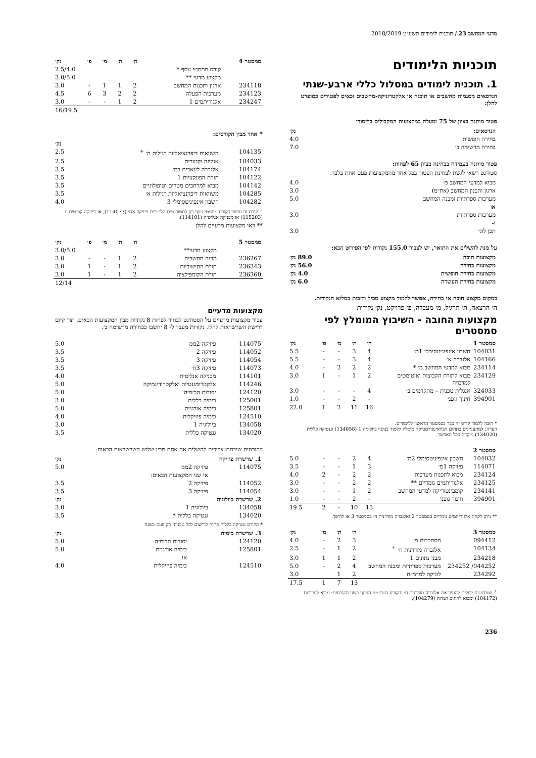מדעי המחשב 23 / תוכנית לימודים תשע״ט 2018/2019
תוכניות הלימודים
1. תוכנית לימודים במסלול כללי ארבע-שנתי
הנדסאים ממגמות מחשבים או תוכנה או אלקטרוניקה-מחשבים זכאים לפטורים כמופרט להלן:
פטור מותנה בציון של 75 ומעלה במקצועות המקבילים בלימודי
| הנדסאים: | נק׳ |
| --- | --- |
| בחירה חופשית | 4.0 |
| בחירה מרשימה ב׳ | 7.0 |
פטור מותנה בעמידה בבחינה בציון 65 לפחות:
סטודנט רשאי לגשת לבחינת הפטור בכל אחד מהמקצועות פעם אחת בלבד.
| מבוא למדעי המחשב מ׳ | 4.0 |
| ארגון ותכנון המחשב (את״מ) | 3.0 |
| מערכות ספרתיות ומבנה המחשב | 5.0 |
| או | |
| מערכות ספרתיות | 3.0 |
| ו- | |
| תכן לוגי | 3.0 |
על מנת להשלים את התואר, יש לצבור 155.0 נקודות לפי הפירוט הבא:
| מקצועות חובה | 89.0 נק׳ |
| --- | --- |
| מקצועות בחירה | 56.0 נק׳ |
| מקצועות בחירה חופשית | 4.0 נק׳ |
| מקצועות בחירת העשרה | 6.0 נק׳ |
במקום מקצוע חובה או בחירה, אפשר ללמוד מקצוע מכיל ולזכות במלוא הנקודות.
ה׳-הרצאה, ת׳-תרגיל, מ׳-מעבדה, פ׳-פרויקט, נק׳-נקודות
מקצועות החובה - השיבוץ המומלץ לפי סמסטרים
| סמסטר 1 | | ה׳ | ת׳ | מ׳ | פ׳ | נק׳ |
| --- | --- | --- | --- | --- | --- | --- |
| 104031 | חשבון אינפיניטסימלי 1מ׳ | 4 | 3 | - | - | 5.5 |
| 104166 | אלגברה א׳ | 4 | 3 | - | - | 5.5 |
| 234114 | מבוא למדעי המחשב מ׳ * | 2 | 2 | 2 | - | 4.0 |
| 234129 | מבוא לתורת הקבוצות ואוטומטים למדמ״ח | 2 | 1 | - | 1 | 3.0 |
| 324033 | אנגלית טכנית – מתקדמים ב׳ | 4 | - | - | - | 3.0 |
| 394901 | חינוך גופני | - | 2 | - | - | 1.0 |
| | | 16 | 11 | 2 | 1 | 22.0 |
* חובה ללמוד קורס זה כבר בסמסטר הראשון ללימודים.
הערה: למתעניינים בתחום הביואינפורמטיקה מומלץ ללמוד בנוסף ביולוגיה 1 (134058) וגנטיקה כללית (134020) מוקדם ככל האפשר.
| סמסטר 2 | | | | | | |
| --- | --- | --- | --- | --- | --- | --- |
| 104032 | חשבון אינפיניטסימלי 2מ׳ | 4 | 2 | - | - | 5.0 |
| 114071 | פיזיקה 1מ׳ | 3 | 1 | - | - | 3.5 |
| 234124 | מבוא לתכנות מערכות | 2 | 2 | - | 2 | 4.0 |
| 234125 | אלגוריתמים נומריים ** | 2 | 2 | - | - | 3.0 |
| 234141 | קומבינטוריקה למדעי המחשב | 2 | 1 | - | - | 3.0 |
| 394901 | חינוך גופני | - | 2 | - | - | 1.0 |
| | | 13 | 10 | - | 2 | 19.5 |
** ניתן לקחת אלגוריתמים נומריים בסמסטר 2 ואלגברה מודרנית ח׳ בסמסטר 3 או להיפך.
| סמסטר 3 | | ה׳ | ת׳ | מ׳ | נק׳ |
| --- | --- | --- | --- | --- | --- |
| 094412 | הסתברות מ׳ | 3 | 2 | - | 4.0 |
| 104134 | אלגברה מודרנית ח׳ <sup>+</sup> | 2 | 1 | - | 2.5 |
| 234218 | מבני נתונים 1 | 2 | 1 | 1 | 3.0 |
| 044252/ 234252 | מערכות ספרתיות ומבנה המחשב | 4 | 2 | - | 5.0 |
| 234292 | לוגיקה למדמ״ח | 2 | 1 | | 3.0 |
| | | 13 | 7 | 1 | 17.5 |
<sup>+</sup> סטודנטים יכולים להמיר את אלגברה מודרנית ח׳ והקורס המתמטי הנוסף בשני הקורסים: מבוא לחבורות (104172) ומבוא לחוגים ושדות (104279).
| סמסטר 4 | | ה׳ | ת׳ | מ׳ | פ׳ | נק׳ |
| --- | --- | --- | --- | --- | --- | --- |
| | קורס מתמטי נוסף * | | | | | 2.5/4.0 |
| | מקצוע מדעי ** | | | | | 3.0/5.0 |
| 234118 | ארגון ותכנות המחשב | 2 | 1 | 1 | - | 3.0 |
| 234123 | מערכות הפעלה | 2 | 2 | 3 | 6 | 4.5 |
| 234247 | אלגוריתמים 1 | 2 | 1 | - | - | 3.0 |
| | | | | | | 16/19.5 |
* אחד מבין הקורסים:
| | | נק׳ |
| --- | --- | --- |
| 104135 | משוואות דיפרנציאליות רגילות ת׳ <sup>+</sup> | 2.5 |
| 104033 | אנליזה וקטורית | 2.5 |
| 104174 | אלגברה לינארית במ׳ | 3.5 |
| 104122 | תורת הפונקציות 1 | 3.5 |
| 104142 | מבוא למרחבים מטרים וטופולוגיים | 3.5 |
| 104285 | משוואות דיפרנציאליות רגילות א׳ | 3.5 |
| 104282 | חשבון אינפיניטסימלי 3 | 4.0 |
<sup>+</sup> קורס זה נחשב כקורס מתמטי נוסף רק לסטודנטים הלומדים פיזיקה 3ח׳ (114073), או פיזיקה קוונטית 1 (115203) או מכניקה אנליטית (114101).
** ראו מקצועות מדעיים להלן
| סמסטר 5 | | ה׳ | ת׳ | מ׳ | פ׳ | נק׳ |
| --- | --- | --- | --- | --- | --- | --- |
| | מקצוע מדעי** | | | | | 3.0/5.0 |
| 236267 | מבנה מחשבים | 2 | 1 | - | - | 3.0 |
| 236343 | תורת החישוביות | 2 | 1 | - | 1 | 3.0 |
| 236360 | תורת הקומפילציה | 2 | 1 | - | 1 | 3.0 |
| | | | | | | 12/14 |
מקצועות מדעיים
עבור מקצועות מדעיים על הסטודנט לבחור לפחות 8 נקודות מבין המקצועות הבאים, תוך קיום דרישת השרשראות להלן. נקודות מעבר ל- 8 יחשבו כבחירה מרשימה ב׳.
| 114075 | פיזיקה 2ממ | 5.0 |
| 114052 | פיזיקה 2 | 3.5 |
| 114054 | פיזיקה 3 | 3.5 |
| 114073 | פיזיקה 3ח׳ | 3.5 |
| 114101 | מכניקה אנליטית | 4.0 |
| 114246 | אלקטרומגנטיות ואלקטרודינמיקה | 5.0 |
| 124120 | יסודות הכימיה | 5.0 |
| 125001 | כימיה כללית | 3.0 |
| 125801 | כימיה אורגנית | 5.0 |
| 124510 | כימיה פיזיקלית | 4.0 |
| 134058 | ביולוגיה 1 | 3.0 |
| 134020 | גנטיקה כללית | 3.5 |
הקורסים שיבחרו צריכים להשלים את אחת מבין שלוש השרשראות הבאות:
| 1. שרשרת פיזיקה | | נק׳ |
| --- | --- | --- |
| 114075 | פיזיקה 2ממ | 5.0 |
| | או שני המקצועות הבאים: | |
| 114052 | פיזיקה 2 | 3.5 |
| 114054 | פיזיקה 3 | 3.5 |
| 2. שרשרת ביולוגיה | | נק׳ |
| 134058 | ביולוגיה 1 | 3.0 |
| 134020 | גנטיקה כללית * | 3.5 |
* הקורס גנטיקה כללית פתוח לרישום לכל טכניוני רק פעם בשנה
| 3. שרשרת כימיה | | נק׳ |
| --- | --- | --- |
| 124120 | יסודות הכימיה | 5.0 |
| 125801 | כימיה אורגנית | 5.0 |
| | או | |
| 124510 | כימיה פיזיקלית | 4.0 |
236